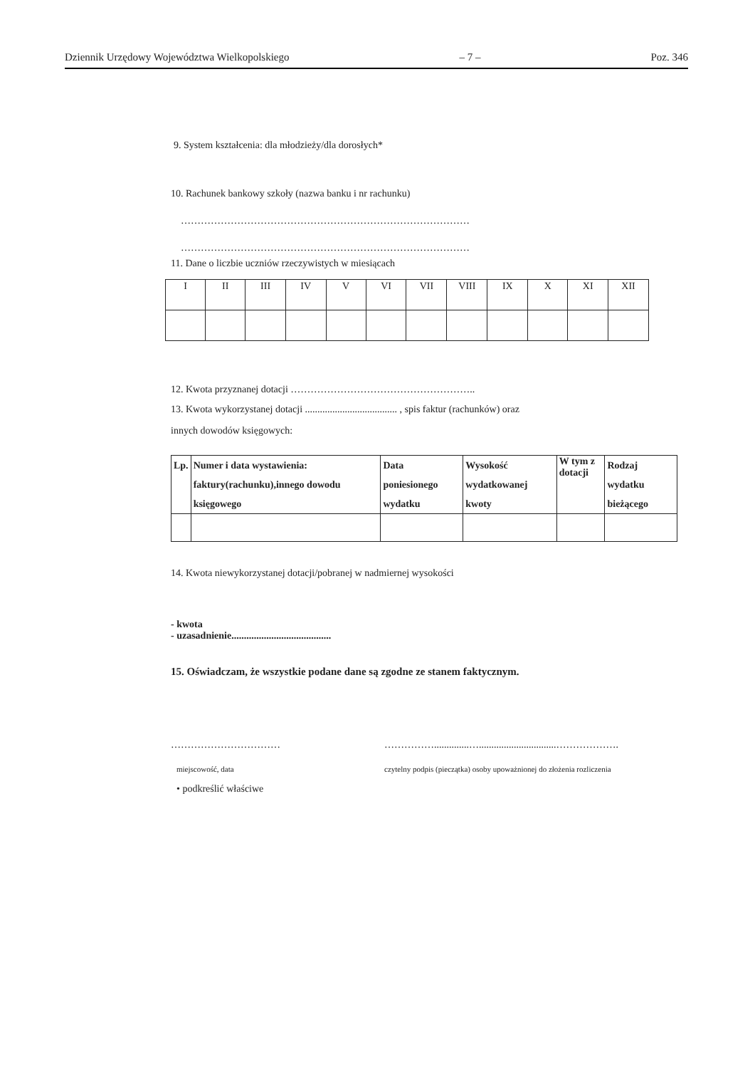Dziennik Urzędowy Województwa Wielkopolskiego – 7 – Poz. 346
9. System kształcenia: dla młodzieży/dla dorosłych*
10. Rachunek bankowy szkoły (nazwa banku i nr rachunku)
……………………………………………………………………………
……………………………………………………………………………
11. Dane o liczbie uczniów rzeczywistych w miesiącach
| I | II | III | IV | V | VI | VII | VIII | IX | X | XI | XII |
12. Kwota przyznanej dotacji ………………………………………………..
13. Kwota wykorzystanej dotacji ..................................... , spis faktur (rachunków) oraz
innych dowodów księgowych:
| Lp. | Numer i data wystawienia: faktury(rachunku),innego dowodu księgowego | Data poniesionego wydatku | Wysokość wydatkowanej kwoty | W tym z dotacji | Rodzaj wydatku bieżącego |
14. Kwota niewykorzystanej dotacji/pobranej w nadmiernej wysokości
- kwota
- uzasadnienie........................................
15. Oświadczam, że wszystkie podane dane są zgodne ze stanem faktycznym.
……………………………
miejscowość, data
……………..............…...............................……………….
czytelny podpis (pieczątka) osoby upoważnionej do złożenia rozliczenia
• podkreślić właściwe